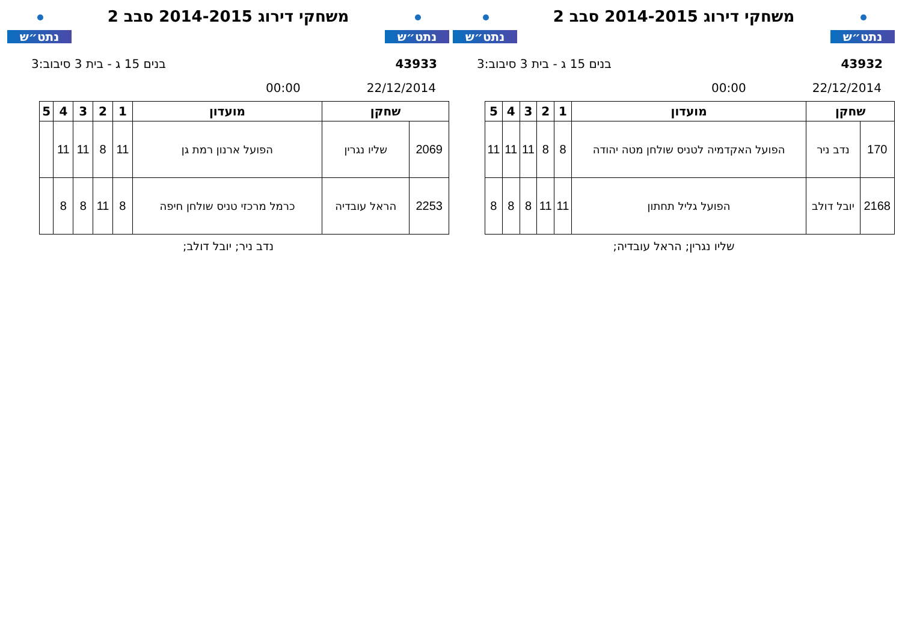נתט״ש
משחקי דירוג 2014-2015 סבב 2
נתט״ש
43932 בנים 15 ג - בית 3 סיבוב:3
22/12/2014 00:00
| שחקן | | מועדון | 1 | 2 | 3 | 4 | 5 |
| --- | --- | --- | --- | --- | --- | --- | --- |
| 170 | נדב ניר | הפועל האקדמיה לטניס שולחן מטה יהודה | 8 | 8 | 11 | 11 | 11 |
| 2168 | יובל דולב | הפועל גליל תחתון | 11 | 11 | 8 | 8 | 8 |
שליו נגרין; הראל עובדיה;
נתט״ש
משחקי דירוג 2014-2015 סבב 2
נתט״ש
43933 בנים 15 ג - בית 3 סיבוב:3
22/12/2014 00:00
| שחקן | | מועדון | 1 | 2 | 3 | 4 | 5 |
| --- | --- | --- | --- | --- | --- | --- | --- |
| 2069 | שליו נגרין | הפועל ארנון רמת גן | 11 | 8 | 11 | 11 | |
| 2253 | הראל עובדיה | כרמל מרכזי טניס שולחן חיפה | 8 | 11 | 8 | 8 | |
נדב ניר; יובל דולב;